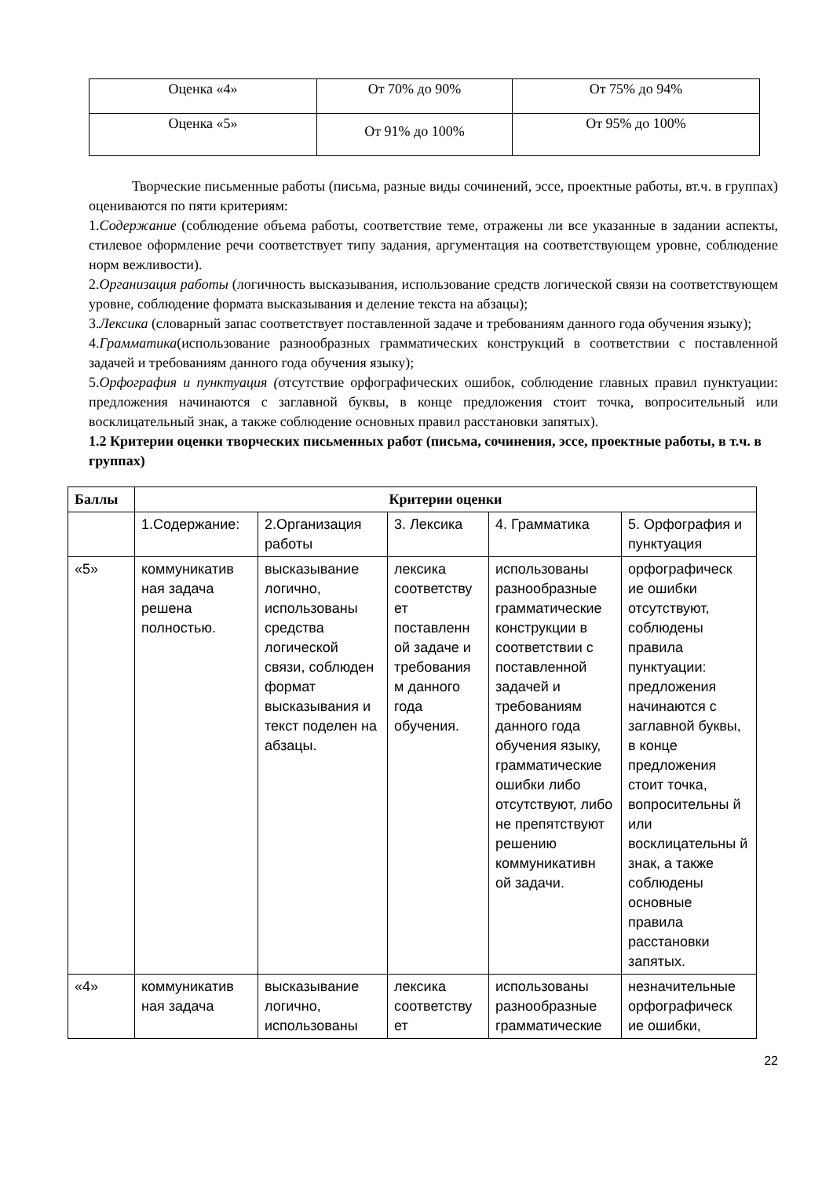| Оценка «4» | От 70% до 90% | От 75% до 94% |
| Оценка «5» | От 91% до 100% | От 95% до 100% |
Творческие письменные работы (письма, разные виды сочинений, эссе, проектные работы, вт.ч. в группах) оцениваются по пяти критериям:
1.Содержание (соблюдение объема работы, соответствие теме, отражены ли все указанные в задании аспекты, стилевое оформление речи соответствует типу задания, аргументация на соответствующем уровне, соблюдение норм вежливости).
2.Организация работы (логичность высказывания, использование средств логической связи на соответствующем уровне, соблюдение формата высказывания и деление текста на абзацы);
3.Лексика (словарный запас соответствует поставленной задаче и требованиям данного года обучения языку);
4.Грамматика(использование разнообразных грамматических конструкций в соответствии с поставленной задачей и требованиям данного года обучения языку);
5.Орфография и пунктуация (отсутствие орфографических ошибок, соблюдение главных правил пунктуации: предложения начинаются с заглавной буквы, в конце предложения стоит точка, вопросительный или восклицательный знак, а также соблюдение основных правил расстановки запятых).
1.2 Критерии оценки творческих письменных работ (письма, сочинения, эссе, проектные работы, в т.ч. в группах)
| Баллы | Критерии оценки | | | | |
| --- | --- | --- | --- | --- | --- |
| | 1.Содержание: | 2.Организация работы | 3. Лексика | 4. Грамматика | 5. Орфография и пунктуация |
| «5» | коммуникатив ная задача решена полностью. | высказывание логично, использованы средства логической связи, соблюден формат высказывания и текст поделен на абзацы. | лексика соответству ет поставленн ой задаче и требования м данного года обучения. | использованы разнообразные грамматические конструкции в соответствии с поставленной задачей и требованиям данного года обучения языку, грамматические ошибки либо отсутствуют, либо не препятствуют решению коммуникативн ой задачи. | орфографическ ие ошибки отсутствуют, соблюдены правила пунктуации: предложения начинаются с заглавной буквы, в конце предложения стоит точка, вопросительны й или восклицательны й знак, а также соблюдены основные правила расстановки запятых. |
| «4» | коммуникатив ная задача | высказывание логично, использованы | лексика соответству ет | использованы разнообразные грамматические | незначительные орфографическ ие ошибки, |
22